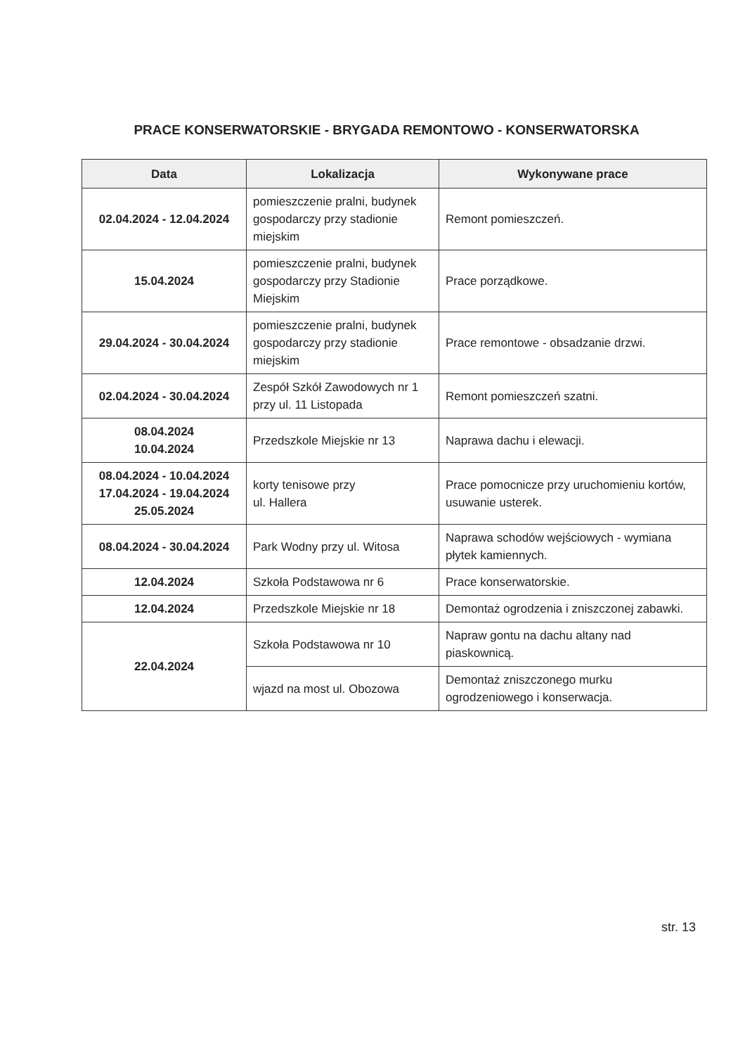PRACE KONSERWATORSKIE - BRYGADA REMONTOWO - KONSERWATORSKA
| Data | Lokalizacja | Wykonywane prace |
| --- | --- | --- |
| 02.04.2024 - 12.04.2024 | pomieszczenie pralni, budynek gospodarczy przy stadionie miejskim | Remont pomieszczeń. |
| 15.04.2024 | pomieszczenie pralni, budynek gospodarczy przy Stadionie Miejskim | Prace porządkowe. |
| 29.04.2024 - 30.04.2024 | pomieszczenie pralni, budynek gospodarczy przy stadionie miejskim | Prace remontowe - obsadzanie drzwi. |
| 02.04.2024 - 30.04.2024 | Zespół Szkół Zawodowych nr 1 przy ul. 11 Listopada | Remont pomieszczeń szatni. |
| 08.04.2024 10.04.2024 | Przedszkole Miejskie nr 13 | Naprawa dachu i elewacji. |
| 08.04.2024 - 10.04.2024 17.04.2024 - 19.04.2024 25.05.2024 | korty tenisowe przy ul. Hallera | Prace pomocnicze przy uruchomieniu kortów, usuwanie usterek. |
| 08.04.2024 - 30.04.2024 | Park Wodny przy ul. Witosa | Naprawa schodów wejściowych - wymiana płytek kamiennych. |
| 12.04.2024 | Szkoła Podstawowa nr 6 | Prace konserwatorskie. |
| 12.04.2024 | Przedszkole Miejskie nr 18 | Demontaż ogrodzenia i zniszczonej zabawki. |
| 22.04.2024 | Szkoła Podstawowa nr 10 | Napraw gontu na dachu altany nad piaskownicą. |
| | wjazd na most ul. Obozowa | Demontaż zniszczonego murku ogrodzeniowego i konserwacja. |
str. 13